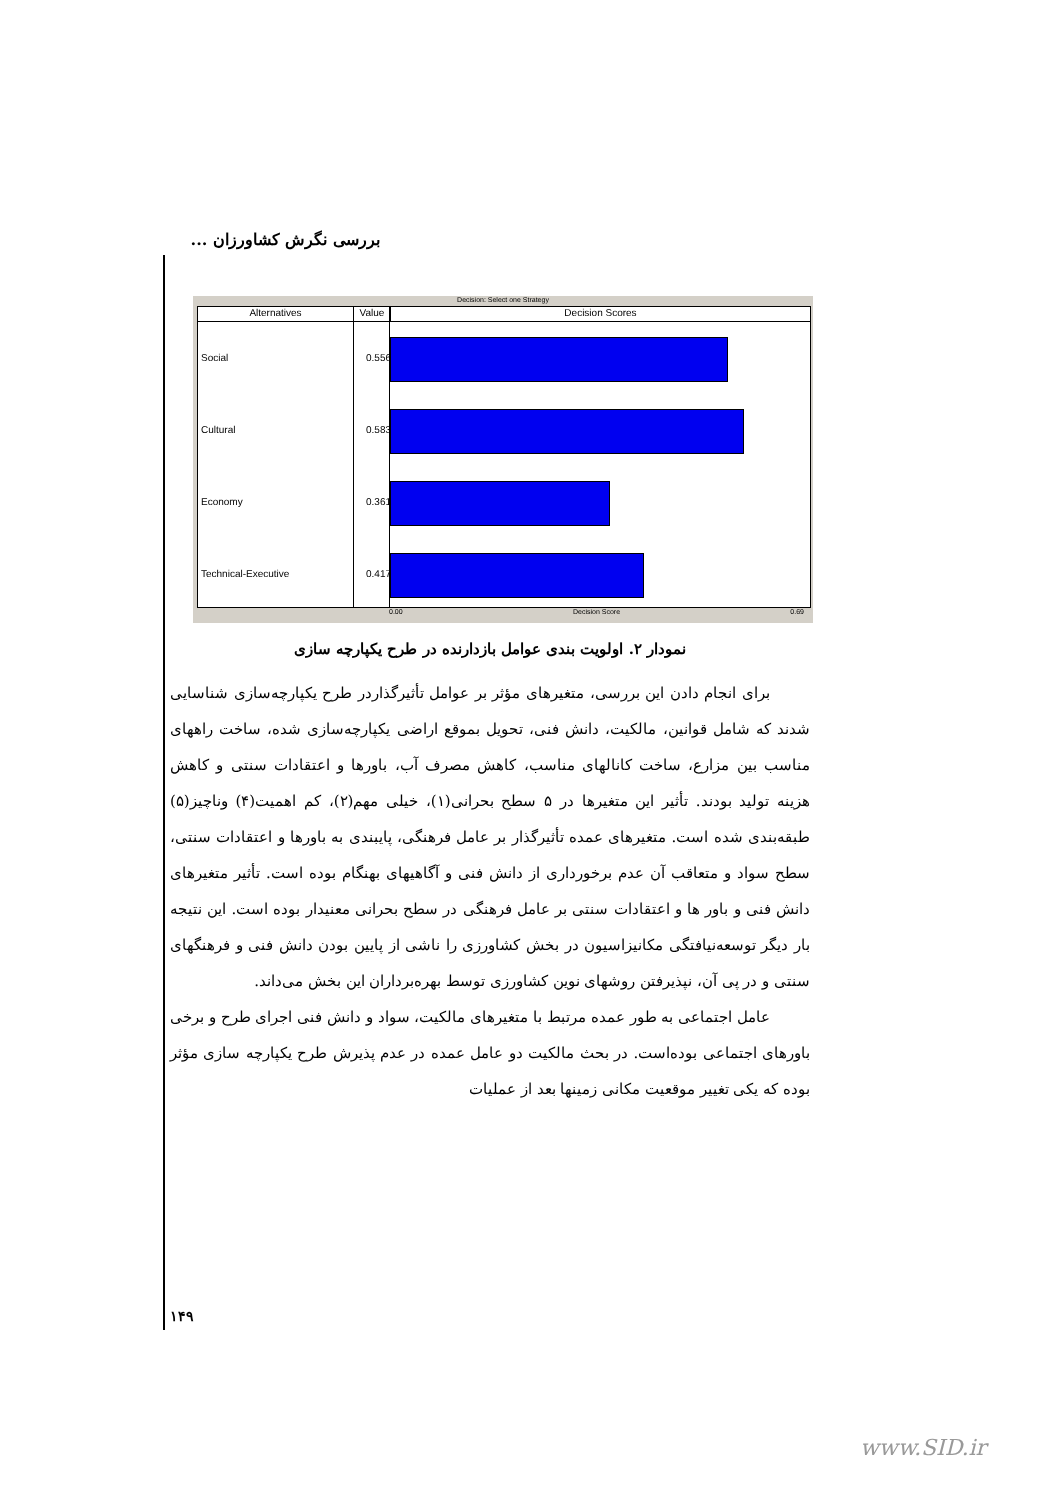بررسی نگرش کشاورزان ...
Decision: Select one Strategy
Alternatives Value Decision Scores
Social 0.556
Cultural 0.583
Economy 0.361
Technical-Executive 0.417
0.00 Decision Score 0.69
نمودار ۲. اولویت بندی عوامل بازدارنده در طرح یکپارچه سازی
برای انجام دادن این بررسی، متغیرهای مؤثر بر عوامل تأثیرگذاردر طرح یکپارچه‌سازی شناسایی شدند که شامل قوانین، مالکیت، دانش فنی، تحویل بموقع اراضی یکپارچه‌سازی شده، ساخت راههای مناسب بین مزارع، ساخت کانالهای مناسب، کاهش مصرف آب، باورها و اعتقادات سنتی و کاهش هزینه تولید بودند. تأثیر این متغیرها در ۵ سطح بحرانی(۱)، خیلی مهم(۲)، کم اهمیت(۴) وناچیز(۵) طبقه‌بندی شده است. متغیرهای عمده تأثیرگذار بر عامل فرهنگی، پایبندی به باورها و اعتقادات سنتی، سطح سواد و متعاقب آن عدم برخورداری از دانش فنی و آگاهیهای بهنگام بوده است. تأثیر متغیرهای دانش فنی و باور ها و اعتقادات سنتی بر عامل فرهنگی در سطح بحرانی معنیدار بوده است. این نتیجه بار دیگر توسعه‌نیافتگی مکانیزاسیون در بخش کشاورزی را ناشی از پایین بودن دانش فنی و فرهنگهای سنتی و در پی آن، نپذیرفتن روشهای نوین کشاورزی توسط بهره‌برداران این بخش می‌داند.
عامل اجتماعی به طور عمده مرتبط با متغیرهای مالکیت، سواد و دانش فنی اجرای طرح و برخی باورهای اجتماعی بوده‌است. در بحث مالکیت دو عامل عمده در عدم پذیرش طرح یکپارچه سازی مؤثر بوده که یکی تغییر موقعیت مکانی زمینها بعد از عملیات
۱۴۹
www.SID.ir